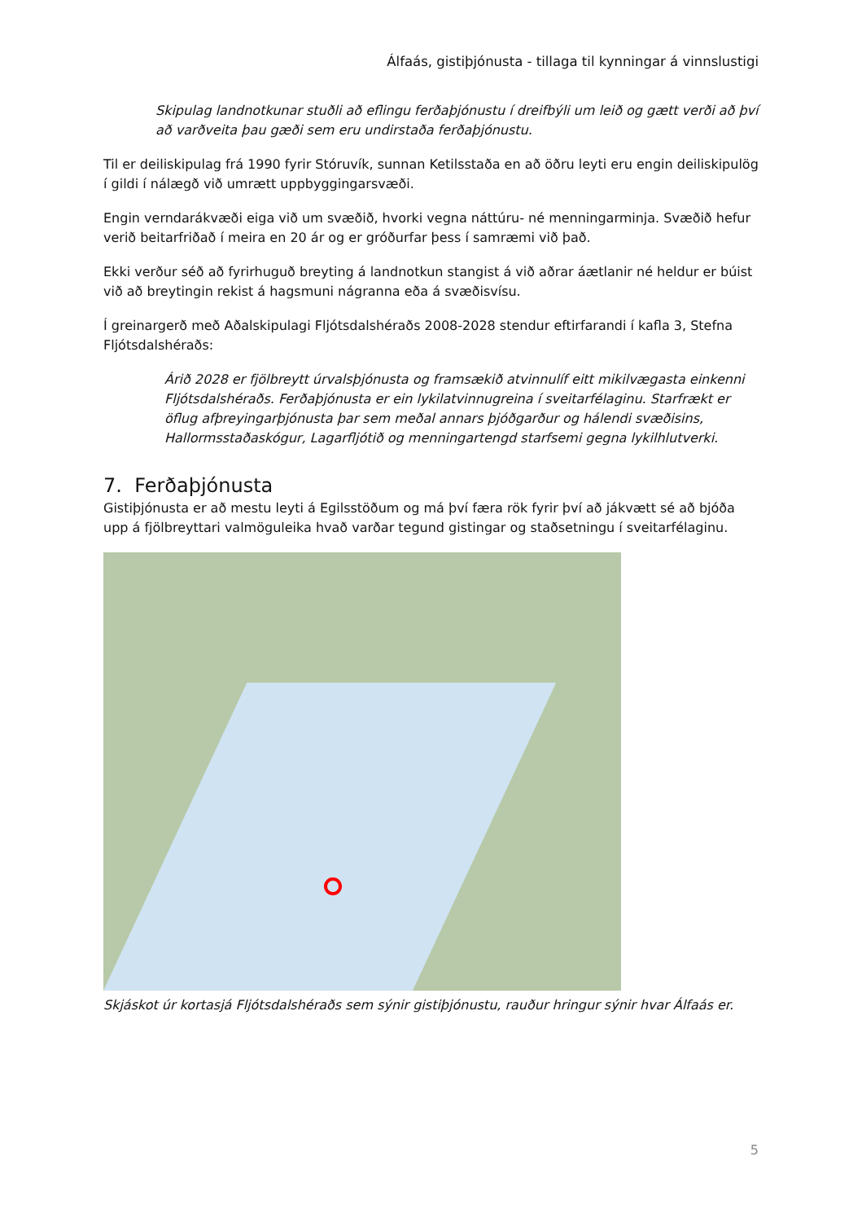Álfaás, gistiþjónusta - tillaga til kynningar á vinnslustigi
Skipulag landnotkunar stuðli að eflingu ferðaþjónustu í dreifbýli um leið og gætt verði að því að varðveita þau gæði sem eru undirstaða ferðaþjónustu.
Til er deiliskipulag frá 1990 fyrir Stóruvík, sunnan Ketilsstaða en að öðru leyti eru engin deiliskipulög í gildi í nálægð við umrætt uppbyggingarsvæði.
Engin verndarákvæði eiga við um svæðið, hvorki vegna náttúru- né menningarminja. Svæðið hefur verið beitarfriðað í meira en 20 ár og er gróðurfar þess í samræmi við það.
Ekki verður séð að fyrirhuguð breyting á landnotkun stangist á við aðrar áætlanir né heldur er búist við að breytingin rekist á hagsmuni nágranna eða á svæðisvísu.
Í greinargerð með Aðalskipulagi Fljótsdalshéraðs 2008-2028 stendur eftirfarandi í kafla 3, Stefna Fljótsdalshéraðs:
Árið 2028 er fjölbreytt úrvalsþjónusta og framsækið atvinnulíf eitt mikilvægasta einkenni Fljótsdalshéraðs. Ferðaþjónusta er ein lykilatvinnugreina í sveitarfélaginu. Starfrækt er öflug afþreyingarþjónusta þar sem meðal annars þjóðgarður og hálendi svæðisins, Hallormsstaðaskógur, Lagarfljótið og menningartengd starfsemi gegna lykilhlutverki.
7. Ferðaþjónusta
Gistiþjónusta er að mestu leyti á Egilsstöðum og má því færa rök fyrir því að jákvætt sé að bjóða upp á fjölbreyttari valmöguleika hvað varðar tegund gistingar og staðsetningu í sveitarfélaginu.
Skjáskot úr kortasjá Fljótsdalshéraðs sem sýnir gistiþjónustu, rauður hringur sýnir hvar Álfaás er.
5